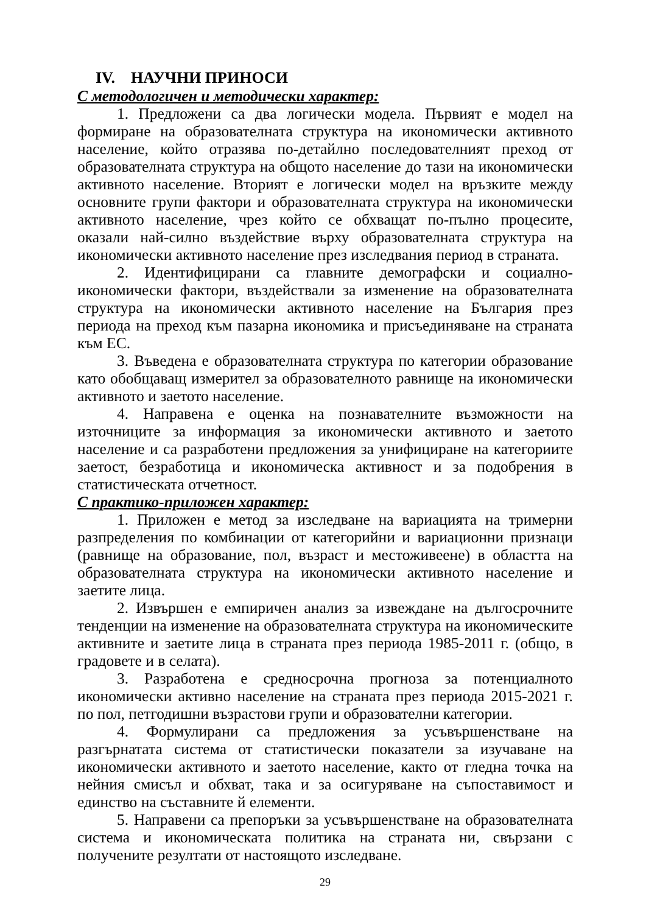IV. НАУЧНИ ПРИНОСИ
С методологичен и методически характер:
1. Предложени са два логически модела. Първият е модел на формиране на образователната структура на икономически активното население, който отразява по-детайлно последователният преход от образователната структура на общото население до тази на икономически активното население. Вторият е логически модел на връзките между основните групи фактори и образователната структура на икономически активното население, чрез който се обхващат по-пълно процесите, оказали най-силно въздействие върху образователната структура на икономически активното население през изследвания период в страната.
2. Идентифицирани са главните демографски и социално-икономически фактори, въздействали за изменение на образователната структура на икономически активното население на България през периода на преход към пазарна икономика и присъединяване на страната към ЕС.
3. Въведена е образователната структура по категории образование като обобщаващ измерител за образователното равнище на икономически активното и заетото население.
4. Направена е оценка на познавателните възможности на източниците за информация за икономически активното и заетото население и са разработени предложения за унифициране на категориите заетост, безработица и икономическа активност и за подобрения в статистическата отчетност.
С практико-приложен характер:
1. Приложен е метод за изследване на вариацията на тримерни разпределения по комбинации от категорийни и вариационни признаци (равнище на образование, пол, възраст и местоживеене) в областта на образователната структура на икономически активното население и заетите лица.
2. Извършен е емпиричен анализ за извеждане на дългосрочните тенденции на изменение на образователната структура на икономическите активните и заетите лица в страната през периода 1985-2011 г. (общо, в градовете и в селата).
3. Разработена е средносрочна прогноза за потенциалното икономически активно население на страната през периода 2015-2021 г. по пол, петгодишни възрастови групи и образователни категории.
4. Формулирани са предложения за усъвършенстване на разгърнатата система от статистически показатели за изучаване на икономически активното и заетото население, както от гледна точка на нейния смисъл и обхват, така и за осигуряване на съпоставимост и единство на съставните й елементи.
5. Направени са препоръки за усъвършенстване на образователната система и икономическата политика на страната ни, свързани с получените резултати от настоящото изследване.
29